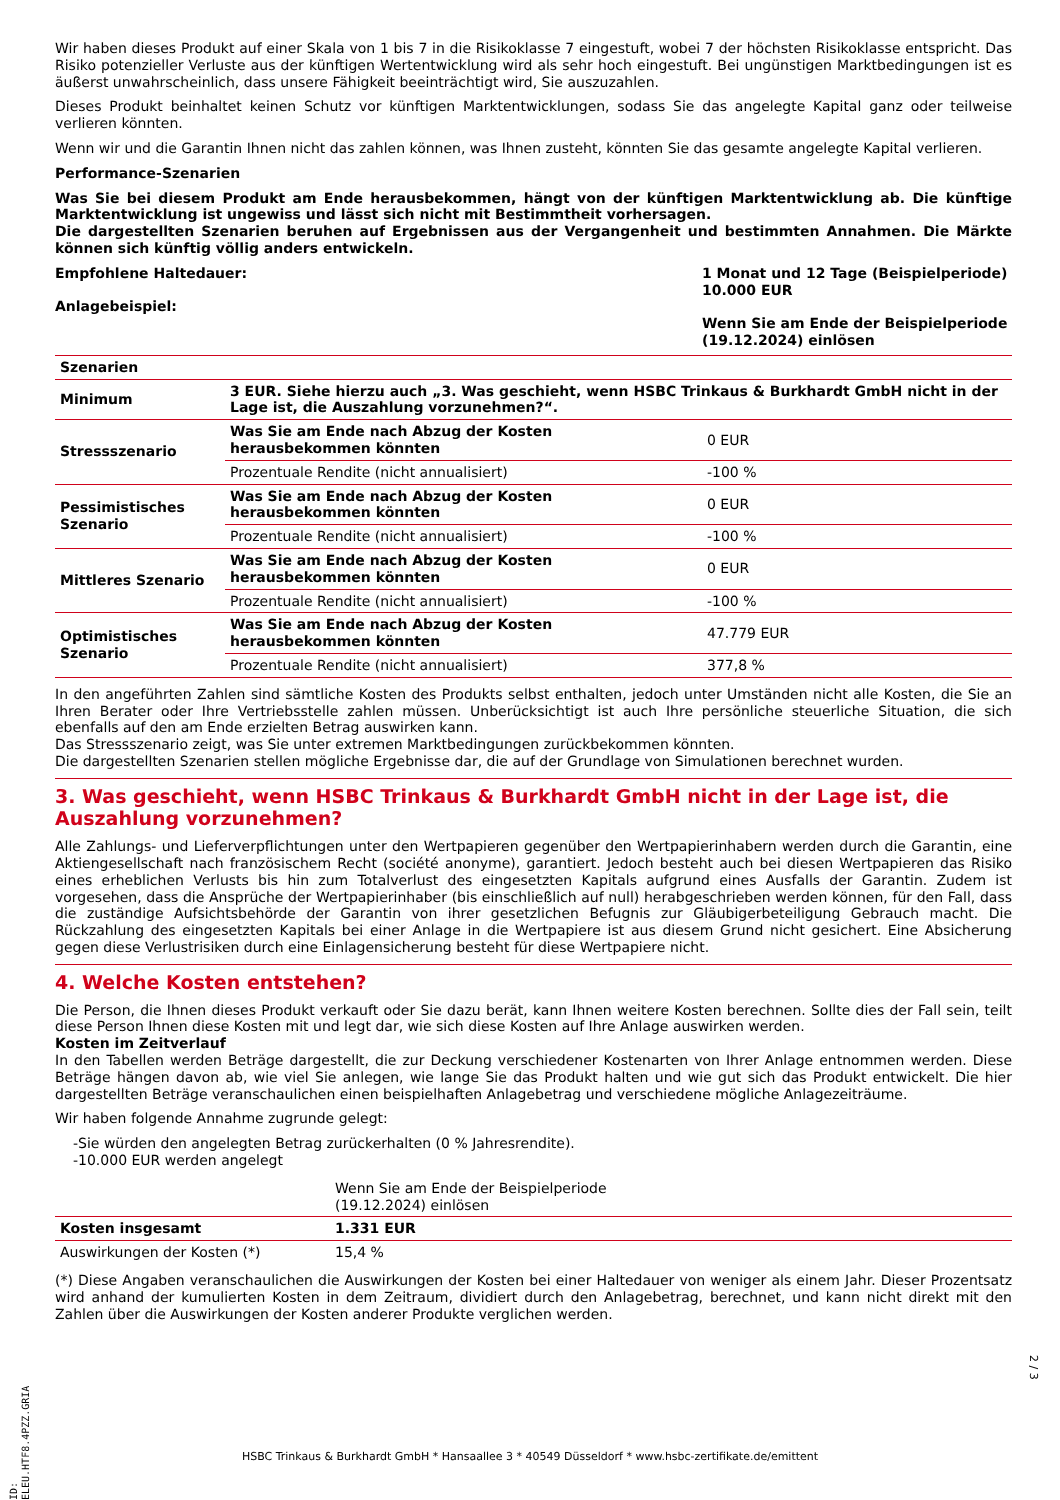Wir haben dieses Produkt auf einer Skala von 1 bis 7 in die Risikoklasse 7 eingestuft, wobei 7 der höchsten Risikoklasse entspricht. Das Risiko potenzieller Verluste aus der künftigen Wertentwicklung wird als sehr hoch eingestuft. Bei ungünstigen Marktbedingungen ist es äußerst unwahrscheinlich, dass unsere Fähigkeit beeinträchtigt wird, Sie auszuzahlen.
Dieses Produkt beinhaltet keinen Schutz vor künftigen Marktentwicklungen, sodass Sie das angelegte Kapital ganz oder teilweise verlieren könnten.
Wenn wir und die Garantin Ihnen nicht das zahlen können, was Ihnen zusteht, könnten Sie das gesamte angelegte Kapital verlieren.
Performance-Szenarien
Was Sie bei diesem Produkt am Ende herausbekommen, hängt von der künftigen Marktentwicklung ab. Die künftige Marktentwicklung ist ungewiss und lässt sich nicht mit Bestimmtheit vorhersagen.
Die dargestellten Szenarien beruhen auf Ergebnissen aus der Vergangenheit und bestimmten Annahmen. Die Märkte können sich künftig völlig anders entwickeln.
Empfohlene Haltedauer:
Anlagebeispiel:
1 Monat und 12 Tage (Beispielperiode)
10.000 EUR
Wenn Sie am Ende der Beispielperiode (19.12.2024) einlösen
| Szenarien | | |
| --- | --- | --- |
| Minimum | 3 EUR. Siehe hierzu auch „3. Was geschieht, wenn HSBC Trinkaus & Burkhardt GmbH nicht in der Lage ist, die Auszahlung vorzunehmen?“. | |
| Stressszenario | Was Sie am Ende nach Abzug der Kosten herausbekommen könnten | 0 EUR |
| | Prozentuale Rendite (nicht annualisiert) | -100 % |
| Pessimistisches Szenario | Was Sie am Ende nach Abzug der Kosten herausbekommen könnten | 0 EUR |
| | Prozentuale Rendite (nicht annualisiert) | -100 % |
| Mittleres Szenario | Was Sie am Ende nach Abzug der Kosten herausbekommen könnten | 0 EUR |
| | Prozentuale Rendite (nicht annualisiert) | -100 % |
| Optimistisches Szenario | Was Sie am Ende nach Abzug der Kosten herausbekommen könnten | 47.779 EUR |
| | Prozentuale Rendite (nicht annualisiert) | 377,8 % |
In den angeführten Zahlen sind sämtliche Kosten des Produkts selbst enthalten, jedoch unter Umständen nicht alle Kosten, die Sie an Ihren Berater oder Ihre Vertriebsstelle zahlen müssen. Unberücksichtigt ist auch Ihre persönliche steuerliche Situation, die sich ebenfalls auf den am Ende erzielten Betrag auswirken kann.
Das Stressszenario zeigt, was Sie unter extremen Marktbedingungen zurückbekommen könnten.
Die dargestellten Szenarien stellen mögliche Ergebnisse dar, die auf der Grundlage von Simulationen berechnet wurden.
3. Was geschieht, wenn HSBC Trinkaus & Burkhardt GmbH nicht in der Lage ist, die Auszahlung vorzunehmen?
Alle Zahlungs- und Lieferverpflichtungen unter den Wertpapieren gegenüber den Wertpapierinhabern werden durch die Garantin, eine Aktiengesellschaft nach französischem Recht (société anonyme), garantiert. Jedoch besteht auch bei diesen Wertpapieren das Risiko eines erheblichen Verlusts bis hin zum Totalverlust des eingesetzten Kapitals aufgrund eines Ausfalls der Garantin. Zudem ist vorgesehen, dass die Ansprüche der Wertpapierinhaber (bis einschließlich auf null) herabgeschrieben werden können, für den Fall, dass die zuständige Aufsichtsbehörde der Garantin von ihrer gesetzlichen Befugnis zur Gläubigerbeteiligung Gebrauch macht. Die Rückzahlung des eingesetzten Kapitals bei einer Anlage in die Wertpapiere ist aus diesem Grund nicht gesichert. Eine Absicherung gegen diese Verlustrisiken durch eine Einlagensicherung besteht für diese Wertpapiere nicht.
4. Welche Kosten entstehen?
Die Person, die Ihnen dieses Produkt verkauft oder Sie dazu berät, kann Ihnen weitere Kosten berechnen. Sollte dies der Fall sein, teilt diese Person Ihnen diese Kosten mit und legt dar, wie sich diese Kosten auf Ihre Anlage auswirken werden.
Kosten im Zeitverlauf
In den Tabellen werden Beträge dargestellt, die zur Deckung verschiedener Kostenarten von Ihrer Anlage entnommen werden. Diese Beträge hängen davon ab, wie viel Sie anlegen, wie lange Sie das Produkt halten und wie gut sich das Produkt entwickelt. Die hier dargestellten Beträge veranschaulichen einen beispielhaften Anlagebetrag und verschiedene mögliche Anlagezeiträume.
Wir haben folgende Annahme zugrunde gelegt:
-Sie würden den angelegten Betrag zurückerhalten (0 % Jahresrendite).
-10.000 EUR werden angelegt
| | Wenn Sie am Ende der Beispielperiode (19.12.2024) einlösen |
| Kosten insgesamt | 1.331 EUR |
| Auswirkungen der Kosten (*) | 15,4 % |
(*) Diese Angaben veranschaulichen die Auswirkungen der Kosten bei einer Haltedauer von weniger als einem Jahr. Dieser Prozentsatz wird anhand der kumulierten Kosten in dem Zeitraum, dividiert durch den Anlagebetrag, berechnet, und kann nicht direkt mit den Zahlen über die Auswirkungen der Kosten anderer Produkte verglichen werden.
ID: ELEU.HTF8.4PZZ.GRIA
2 / 3
HSBC Trinkaus & Burkhardt GmbH * Hansaallee 3 * 40549 Düsseldorf * www.hsbc-zertifikate.de/emittent